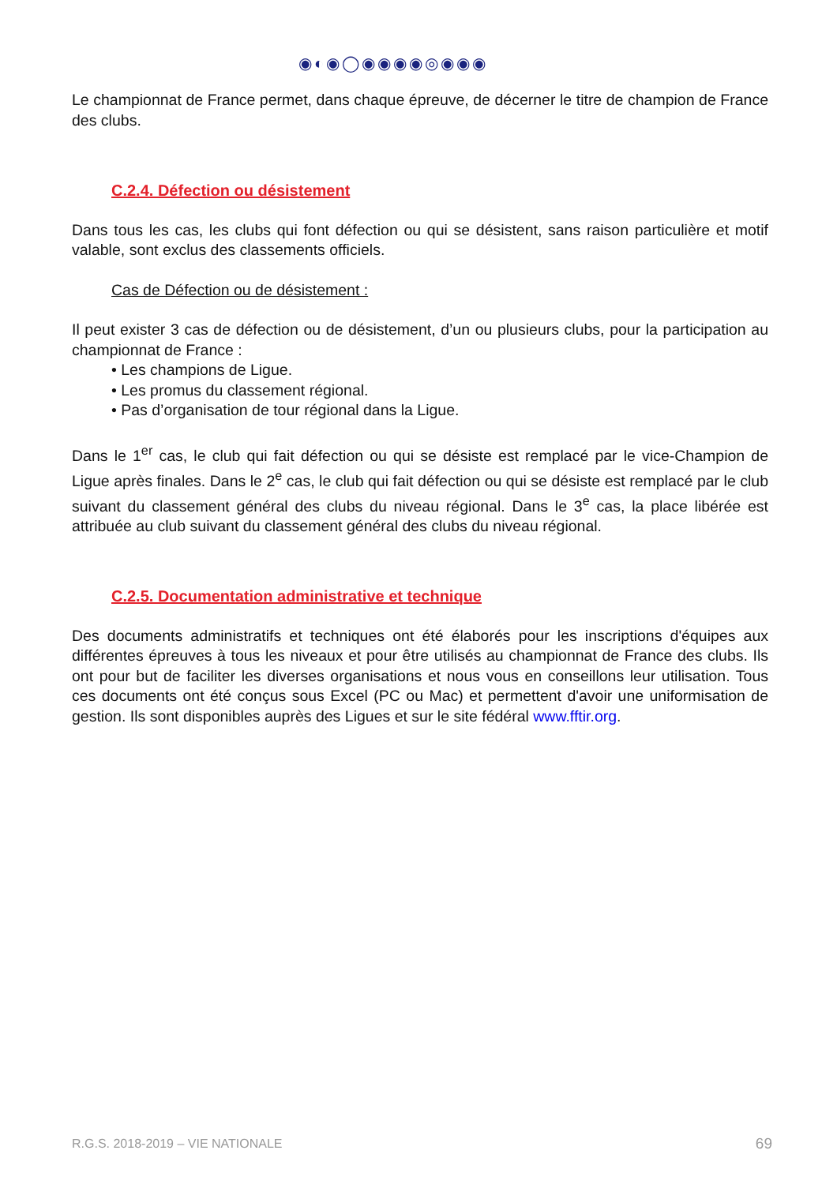◉◐◉◯◉◉◉◉◎◉◉◉
Le championnat de France permet, dans chaque épreuve, de décerner le titre de champion de France des clubs.
C.2.4. Défection ou désistement
Dans tous les cas, les clubs qui font défection ou qui se désistent, sans raison particulière et motif valable, sont exclus des classements officiels.
Cas de Défection ou de désistement :
Il peut exister 3 cas de défection ou de désistement, d’un ou plusieurs clubs, pour la participation au championnat de France :
• Les champions de Ligue.
• Les promus du classement régional.
• Pas d’organisation de tour régional dans la Ligue.
Dans le 1<sup>er</sup> cas, le club qui fait défection ou qui se désiste est remplacé par le vice-Champion de Ligue après finales. Dans le 2<sup>e</sup> cas, le club qui fait défection ou qui se désiste est remplacé par le club suivant du classement général des clubs du niveau régional. Dans le 3<sup>e</sup> cas, la place libérée est attribuée au club suivant du classement général des clubs du niveau régional.
C.2.5. Documentation administrative et technique
Des documents administratifs et techniques ont été élaborés pour les inscriptions d'équipes aux différentes épreuves à tous les niveaux et pour être utilisés au championnat de France des clubs. Ils ont pour but de faciliter les diverses organisations et nous vous en conseillons leur utilisation. Tous ces documents ont été conçus sous Excel (PC ou Mac) et permettent d'avoir une uniformisation de gestion. Ils sont disponibles auprès des Ligues et sur le site fédéral www.fftir.org.
R.G.S. 2018-2019 – VIE NATIONALE 69